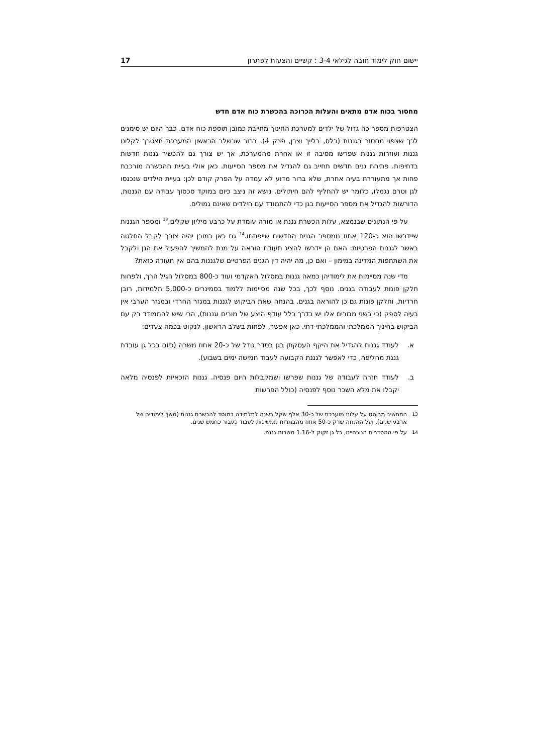יישום חוק לימוד חובה לגילאי 3-4 : קשיים והצעות לפתרון 17
מחסור בכוח אדם מתאים והעלות הכרוכה בהכשרת כוח אדם חדש
הצטרפות מספר כה גדול של ילדים למערכת החינוך מחייבת כמובן תוספת כוח אדם. כבר היום יש סימנים לכך שצפוי מחסור בגננות (בלס, בלייך וצבן, פרק 4). ברור שבשלב הראשון המערכת תצטרך לקלוט גננות ועוזרות גננות שפרשו מסיבה זו או אחרת מהמערכת, אך יש צורך גם להכשיר גננות חדשות בדחיפות. פתיחת גנים חדשים תחייב גם להגדיל את מספר הסייעות. כאן אולי בעיית ההכשרה מורכבת פחות אך מתעוררת בעיה אחרת, שלא ברור מדוע לא עמדה על הפרק קודם לכן: בעיית הילדים שנכנסו לגן וטרם נגמלו, כלומר יש להחליף להם חיתולים. נושא זה ניצב כיום במוקד סכסוך עבודה עם הגננות, הדורשות להגדיל את מספר הסייעות בגן כדי להתמודד עם הילדים שאינם גמולים.
על פי הנתונים שבנמצא, עלות הכשרת גננת או מורה עומדת על כרבע מיליון שקלים,<sup>13</sup> ומספר הגננות שיידרשו הוא כ-120 אחוז ממספר הגנים החדשים שייפתחו.<sup>14</sup> גם כאן כמובן יהיה צורך לקבל החלטה באשר לגננות הפרטיות: האם הן יידרשו להציג תעודת הוראה על מנת להמשיך להפעיל את הגן ולקבל את השתתפות המדינה במימון – ואם כן, מה יהיה דין הגנים הפרטיים שלגננות בהם אין תעודה כזאת?
מדי שנה מסיימות את לימודיהן כמאה גננות במסלול האקדמי ועוד כ-800 במסלול הגיל הרך, ולפחות חלקן פונות לעבודה בגנים. נוסף לכך, בכל שנה מסיימות ללמוד בסמינרים כ-5,000 תלמידות, רובן חרדיות, וחלקן פונות גם כן להוראה בגנים. בהנחה שאת הביקוש לגננות במגזר החרדי ובמגזר הערבי אין בעיה לספק (כי בשני מגזרים אלו יש בדרך כלל עודף היצע של מורים וגננות), הרי שיש להתמודד רק עם הביקוש בחינוך הממלכתי והממלכתי-דתי. כאן אפשר, לפחות בשלב הראשון, לנקוט בכמה צעדים:
א. לעודד גננות להגדיל את היקף העסקתן בגן בסדר גודל של כ-20 אחוז משרה (כיום בכל גן עובדת גננת מחליפה, כדי לאפשר לגננת הקבועה לעבוד חמישה ימים בשבוע).
ב. לעודד חזרה לעבודה של גננות שפרשו ושמקבלות היום פנסיה. גננות הזכאיות לפנסיה מלאה יקבלו את מלא השכר נוסף לפנסיה (כולל הפרשות
13 התחשיב מבוסס על עלות מוערכת של כ-30 אלף שקל בשנה לתלמידה במוסד להכשרת גננות (משך לימודים של ארבע שנים), ועל ההנחה שרק כ-50 אחוז מהבוגרות ממשיכות לעבוד כעבור כחמש שנים.
14 על פי ההסדרים הנוכחיים, כל גן זקוק ל-1.16 משרות גננת.